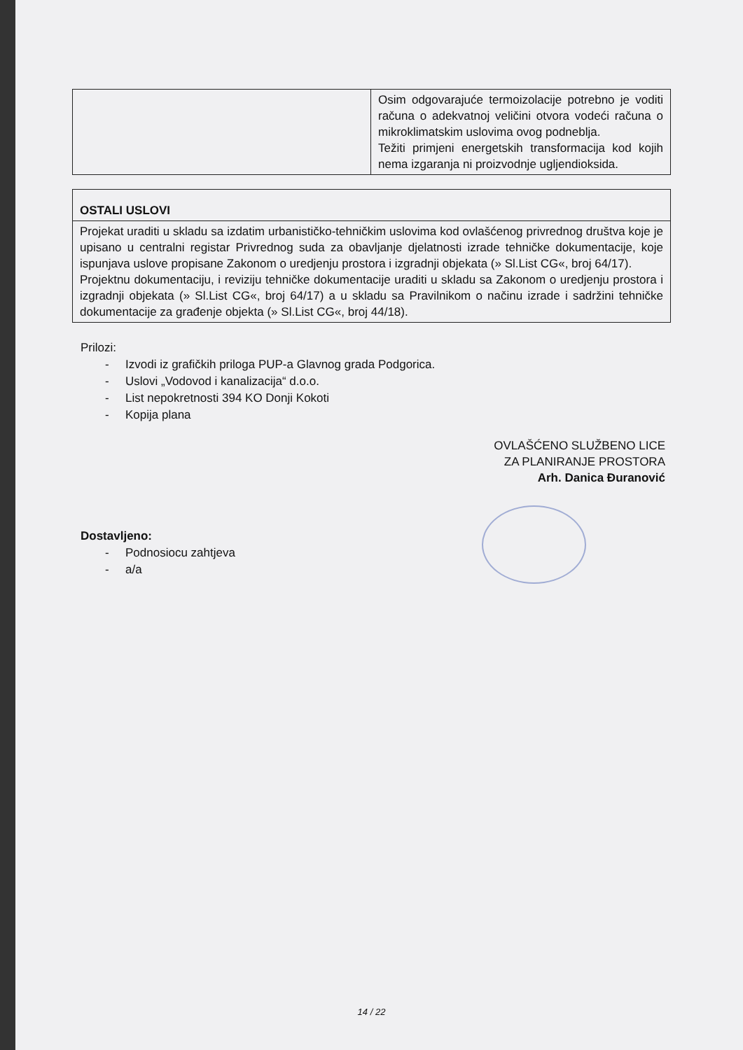| | Osim odgovarajuće termoizolacije potrebno je voditi računa o adekvatnoj veličini otvora vodeći računa o mikroklimatskim uslovima ovog podneblja. Težiti primjeni energetskih transformacija kod kojih nema izgaranja ni proizvodnje ugljendioksida. |
| OSTALI USLOVI |
| Projekat uraditi u skladu sa izdatim urbanističko-tehničkim uslovima kod ovlašćenog privrednog društva koje je upisano u centralni registar Privrednog suda za obavljanje djelatnosti izrade tehničke dokumentacije, koje ispunjava uslove propisane Zakonom o uredjenju prostora i izgradnji objekata (» Sl.List CG«, broj 64/17). Projektnu dokumentaciju, i reviziju tehničke dokumentacije uraditi u skladu sa Zakonom o uredjenju prostora i izgradnji objekata (» Sl.List CG«, broj 64/17) a u skladu sa Pravilnikom o načinu izrade i sadržini tehničke dokumentacije za građenje objekta (» Sl.List CG«, broj 44/18). |
Prilozi:
- Izvodi iz grafičkih priloga PUP-a Glavnog grada Podgorica.
- Uslovi „Vodovod i kanalizacija“ d.o.o.
- List nepokretnosti 394 KO Donji Kokoti
- Kopija plana
OVLAŠĆENO SLUŽBENO LICE
ZA PLANIRANJE PROSTORA
Arh. Danica Đuranović
Dostavljeno:
- Podnosiocu zahtjeva
- a/a
14 / 22